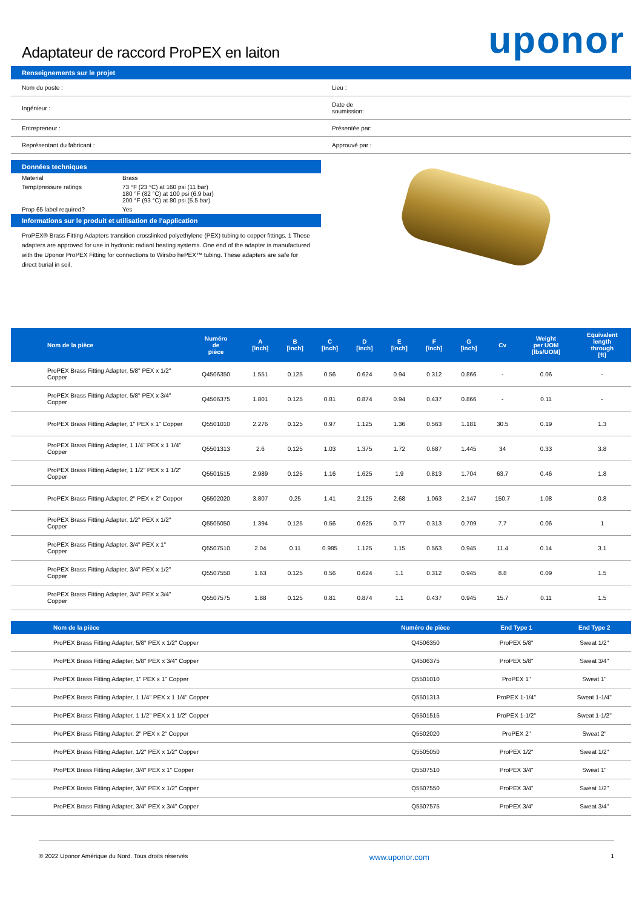Adaptateur de raccord ProPEX en laiton
uponor
Renseignements sur le projet
| Nom du poste : | Lieu : |
| Ingénieur : | Date de soumission: |
| Entrepreneur : | Présentée par: |
| Représentant du fabricant : | Approuvé par : |
Données techniques
| Material | Brass |
| Temp/pressure ratings | 73 °F (23 °C) at 160 psi (11 bar) 180 °F (82 °C) at 100 psi (6.9 bar) 200 °F (93 °C) at 80 psi (5.5 bar) |
| Prop 65 label required? | Yes |
Informations sur le produit et utilisation de l'application
ProPEX® Brass Fitting Adapters transition crosslinked polyethylene (PEX) tubing to copper fittings. 1 These adapters are approved for use in hydronic radiant heating systems. One end of the adapter is manufactured with the Uponor ProPEX Fitting for connections to Wirsbo hePEX™ tubing. These adapters are safe for direct burial in soil.
| Nom de la pièce | Numéro de pièce | A [inch] | B [inch] | C [inch] | D [inch] | E [inch] | F [inch] | G [inch] | Cv | Weight per UOM [lbs/UOM] | Equivalent length through [ft] |
| --- | --- | --- | --- | --- | --- | --- | --- | --- | --- | --- | --- |
| ProPEX Brass Fitting Adapter, 5/8" PEX x 1/2" Copper | Q4506350 | 1.551 | 0.125 | 0.56 | 0.624 | 0.94 | 0.312 | 0.866 | - | 0.06 | - |
| ProPEX Brass Fitting Adapter, 5/8" PEX x 3/4" Copper | Q4506375 | 1.801 | 0.125 | 0.81 | 0.874 | 0.94 | 0.437 | 0.866 | - | 0.11 | - |
| ProPEX Brass Fitting Adapter, 1" PEX x 1" Copper | Q5501010 | 2.276 | 0.125 | 0.97 | 1.125 | 1.36 | 0.563 | 1.181 | 30.5 | 0.19 | 1.3 |
| ProPEX Brass Fitting Adapter, 1 1/4" PEX x 1 1/4" Copper | Q5501313 | 2.6 | 0.125 | 1.03 | 1.375 | 1.72 | 0.687 | 1.445 | 34 | 0.33 | 3.8 |
| ProPEX Brass Fitting Adapter, 1 1/2" PEX x 1 1/2" Copper | Q5501515 | 2.989 | 0.125 | 1.16 | 1.625 | 1.9 | 0.813 | 1.704 | 63.7 | 0.46 | 1.8 |
| ProPEX Brass Fitting Adapter, 2" PEX x 2" Copper | Q5502020 | 3.807 | 0.25 | 1.41 | 2.125 | 2.68 | 1.063 | 2.147 | 150.7 | 1.08 | 0.8 |
| ProPEX Brass Fitting Adapter, 1/2" PEX x 1/2" Copper | Q5505050 | 1.394 | 0.125 | 0.56 | 0.625 | 0.77 | 0.313 | 0.709 | 7.7 | 0.06 | 1 |
| ProPEX Brass Fitting Adapter, 3/4" PEX x 1" Copper | Q5507510 | 2.04 | 0.11 | 0.985 | 1.125 | 1.15 | 0.563 | 0.945 | 11.4 | 0.14 | 3.1 |
| ProPEX Brass Fitting Adapter, 3/4" PEX x 1/2" Copper | Q5507550 | 1.63 | 0.125 | 0.56 | 0.624 | 1.1 | 0.312 | 0.945 | 8.8 | 0.09 | 1.5 |
| ProPEX Brass Fitting Adapter, 3/4" PEX x 3/4" Copper | Q5507575 | 1.88 | 0.125 | 0.81 | 0.874 | 1.1 | 0.437 | 0.945 | 15.7 | 0.11 | 1.5 |
| Nom de la pièce | Numéro de pièce | End Type 1 | End Type 2 |
| --- | --- | --- | --- |
| ProPEX Brass Fitting Adapter, 5/8" PEX x 1/2" Copper | Q4506350 | ProPEX 5/8" | Sweat 1/2" |
| ProPEX Brass Fitting Adapter, 5/8" PEX x 3/4" Copper | Q4506375 | ProPEX 5/8" | Sweat 3/4" |
| ProPEX Brass Fitting Adapter, 1" PEX x 1" Copper | Q5501010 | ProPEX 1" | Sweat 1" |
| ProPEX Brass Fitting Adapter, 1 1/4" PEX x 1 1/4" Copper | Q5501313 | ProPEX 1-1/4" | Sweat 1-1/4" |
| ProPEX Brass Fitting Adapter, 1 1/2" PEX x 1 1/2" Copper | Q5501515 | ProPEX 1-1/2" | Sweat 1-1/2" |
| ProPEX Brass Fitting Adapter, 2" PEX x 2" Copper | Q5502020 | ProPEX 2" | Sweat 2" |
| ProPEX Brass Fitting Adapter, 1/2" PEX x 1/2" Copper | Q5505050 | ProPEX 1/2" | Sweat 1/2" |
| ProPEX Brass Fitting Adapter, 3/4" PEX x 1" Copper | Q5507510 | ProPEX 3/4" | Sweat 1" |
| ProPEX Brass Fitting Adapter, 3/4" PEX x 1/2" Copper | Q5507550 | ProPEX 3/4" | Sweat 1/2" |
| ProPEX Brass Fitting Adapter, 3/4" PEX x 3/4" Copper | Q5507575 | ProPEX 3/4" | Sweat 3/4" |
© 2022 Uponor Amérique du Nord. Tous droits réservés www.uponor.com 1